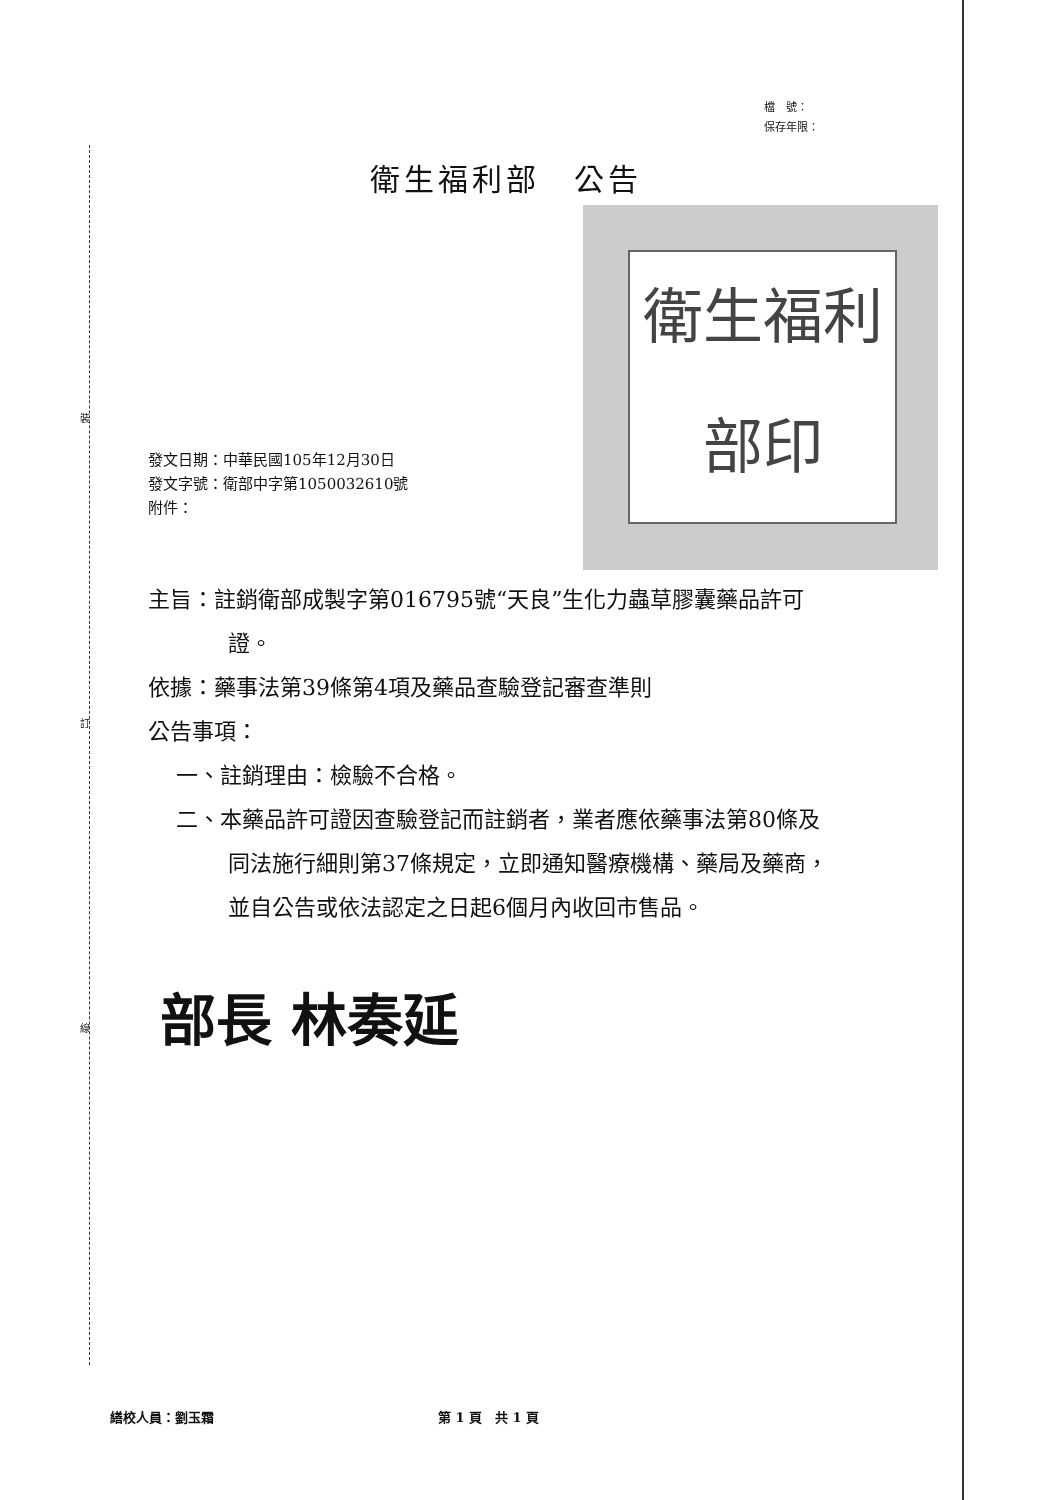裝
訂
線
檔　號：
保存年限：
衛生福利部　公告
衛生福利部印
發文日期：中華民國105年12月30日
發文字號：衛部中字第1050032610號
附件：
主旨：註銷衛部成製字第016795號“天良”生化力蟲草膠囊藥品許可
證。
依據：藥事法第39條第4項及藥品查驗登記審查準則
公告事項：
一、註銷理由：檢驗不合格。
二、本藥品許可證因查驗登記而註銷者，業者應依藥事法第80條及
同法施行細則第37條規定，立即通知醫療機構、藥局及藥商，
並自公告或依法認定之日起6個月內收回市售品。
部長 林奏延
繕校人員：劉玉霜 第 1 頁　共 1 頁